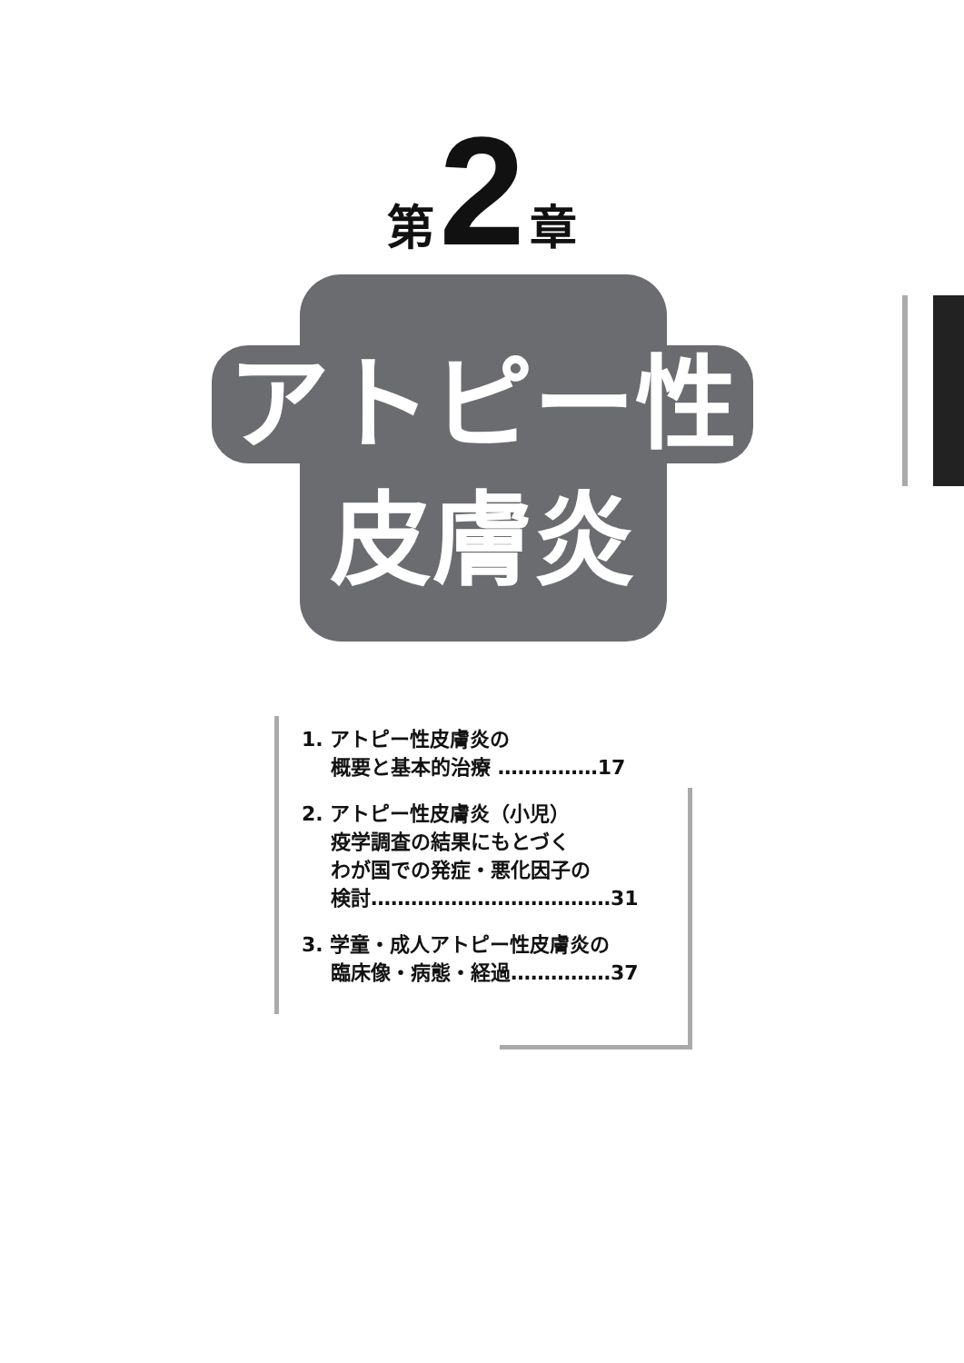第 2 章
アトピー性
皮膚炎
1. アトピー性皮膚炎の
概要と基本的治療 ……………17
2. アトピー性皮膚炎（小児）
疫学調査の結果にもとづく
わが国での発症・悪化因子の
検討………………………………31
3. 学童・成人アトピー性皮膚炎の
臨床像・病態・経過……………37